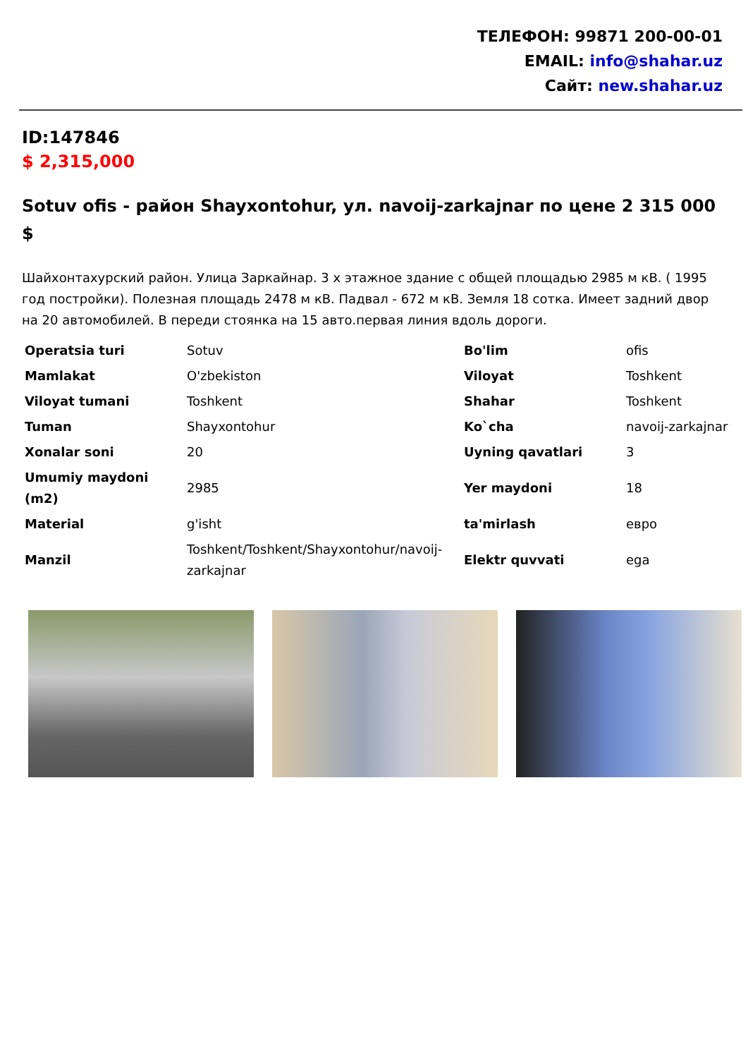ТЕЛЕФОН: 99871 200-00-01
EMAIL: info@shahar.uz
Сайт: new.shahar.uz
ID:147846
$ 2,315,000
Sotuv ofis - район Shayxontohur, ул. navoij-zarkajnar по цене 2 315 000 $
Шайхонтахурский район. Улица Заркайнар. 3 х этажное здание с общей площадью 2985 м кВ. ( 1995 год постройки). Полезная площадь 2478 м кВ. Падвал - 672 м кВ. Земля 18 сотка. Имеет задний двор на 20 автомобилей. В переди стоянка на 15 авто.первая линия вдоль дороги.
| Operatsia turi | Sotuv | Bo'lim | ofis |
| Mamlakat | O'zbekiston | Viloyat | Toshkent |
| Viloyat tumani | Toshkent | Shahar | Toshkent |
| Tuman | Shayxontohur | Ko`cha | navoij-zarkajnar |
| Xonalar soni | 20 | Uyning qavatlari | 3 |
| Umumiy maydoni (m2) | 2985 | Yer maydoni | 18 |
| Material | g'isht | ta'mirlash | евро |
| Manzil | Toshkent/Toshkent/Shayxontohur/navoij-zarkajnar | Elektr quvvati | ega |